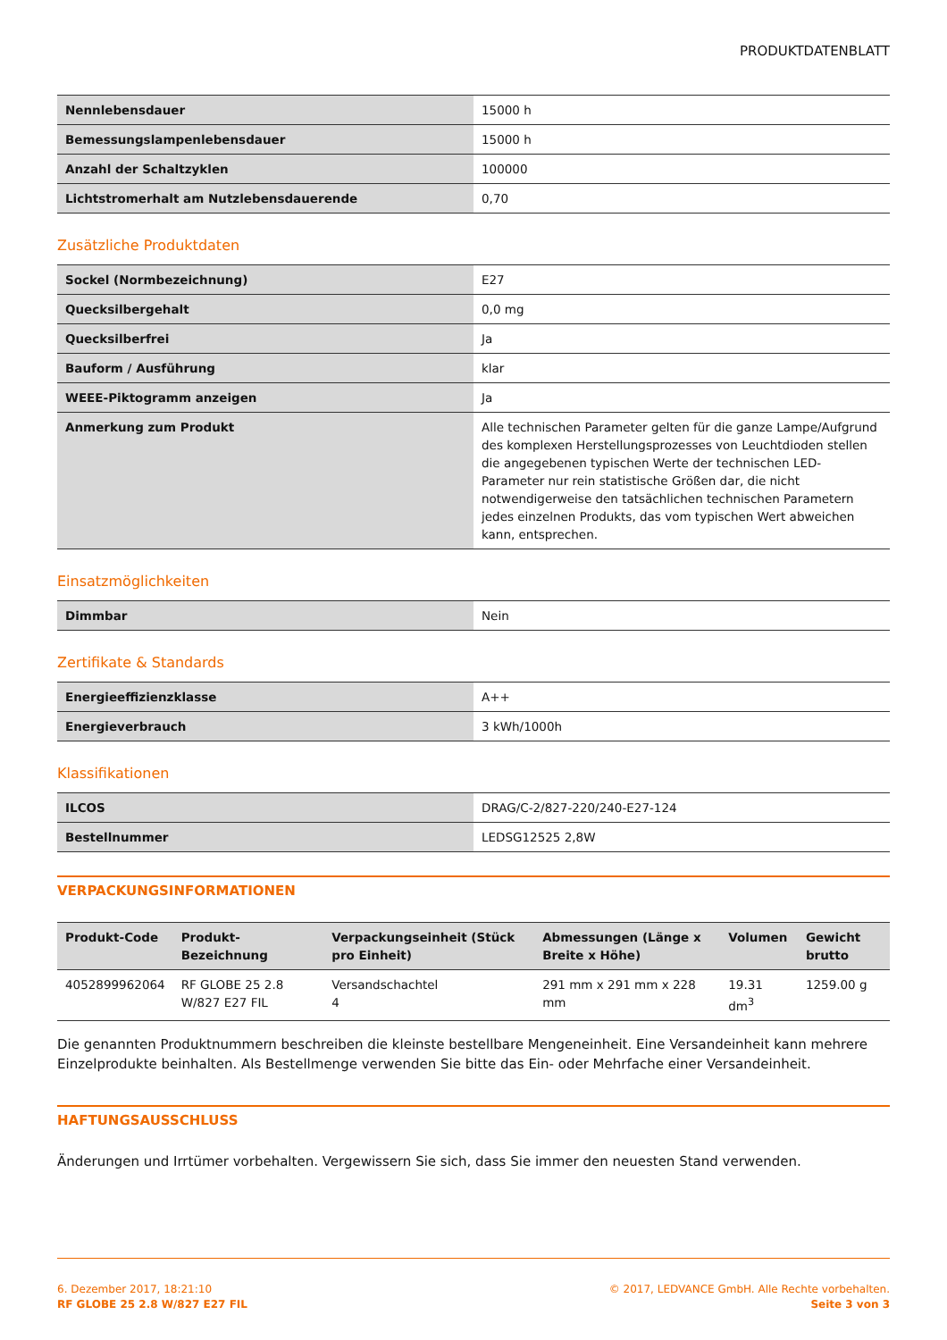PRODUKTDATENBLATT
| Nennlebensdauer | 15000 h |
| Bemessungslampenlebensdauer | 15000 h |
| Anzahl der Schaltzyklen | 100000 |
| Lichtstromerhalt am Nutzlebensdauerende | 0,70 |
Zusätzliche Produktdaten
| Sockel (Normbezeichnung) | E27 |
| Quecksilbergehalt | 0,0 mg |
| Quecksilberfrei | Ja |
| Bauform / Ausführung | klar |
| WEEE-Piktogramm anzeigen | Ja |
| Anmerkung zum Produkt | Alle technischen Parameter gelten für die ganze Lampe/Aufgrund des komplexen Herstellungsprozesses von Leuchtdioden stellen die angegebenen typischen Werte der technischen LED-Parameter nur rein statistische Größen dar, die nicht notwendigerweise den tatsächlichen technischen Parametern jedes einzelnen Produkts, das vom typischen Wert abweichen kann, entsprechen. |
Einsatzmöglichkeiten
| Dimmbar | Nein |
Zertifikate & Standards
| Energieeffizienzklasse | A++ |
| Energieverbrauch | 3 kWh/1000h |
Klassifikationen
| ILCOS | DRAG/C-2/827-220/240-E27-124 |
| Bestellnummer | LEDSG12525 2,8W |
VERPACKUNGSINFORMATIONEN
| Produkt-Code | Produkt-Bezeichnung | Verpackungseinheit (Stück pro Einheit) | Abmessungen (Länge x Breite x Höhe) | Volumen | Gewicht brutto |
| --- | --- | --- | --- | --- | --- |
| 4052899962064 | RF GLOBE 25 2.8 W/827 E27 FIL | Versandschachtel 4 | 291 mm x 291 mm x 228 mm | 19.31 dm<sup>3</sup> | 1259.00 g |
Die genannten Produktnummern beschreiben die kleinste bestellbare Mengeneinheit. Eine Versandeinheit kann mehrere Einzelprodukte beinhalten. Als Bestellmenge verwenden Sie bitte das Ein- oder Mehrfache einer Versandeinheit.
HAFTUNGSAUSSCHLUSS
Änderungen und Irrtümer vorbehalten. Vergewissern Sie sich, dass Sie immer den neuesten Stand verwenden.
6. Dezember 2017, 18:21:10
RF GLOBE 25 2.8 W/827 E27 FIL
© 2017, LEDVANCE GmbH. Alle Rechte vorbehalten.
Seite 3 von 3